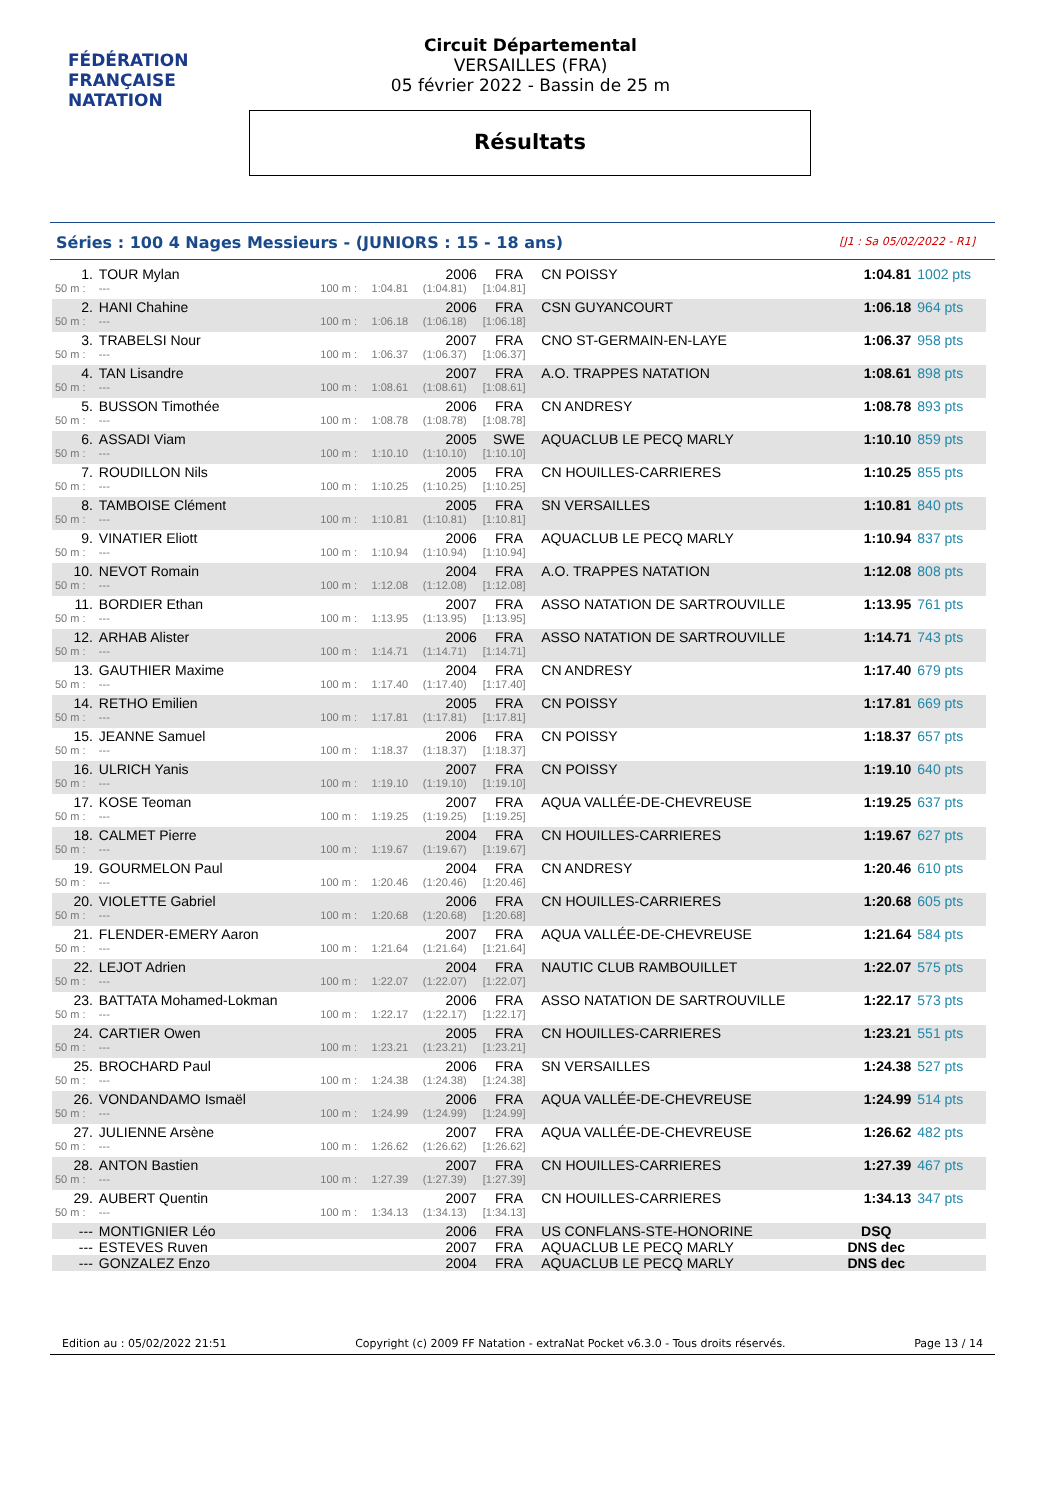FÉDÉRATION FRANÇAISE
NATATION
Circuit Départemental
VERSAILLES (FRA)
05 février 2022 - Bassin de 25 m
Résultats
Séries : 100 4 Nages Messieurs - (JUNIORS : 15 - 18 ans) [J1 : Sa 05/02/2022 - R1]
| 1. | TOUR Mylan | | | 2006 | FRA | CN POISSY | 1:04.81 | 1002 pts |
| 50 m : | --- | 100 m : | 1:04.81 | (1:04.81) | [1:04.81] | | | |
| 2. | HANI Chahine | | | 2006 | FRA | CSN GUYANCOURT | 1:06.18 | 964 pts |
| 50 m : | --- | 100 m : | 1:06.18 | (1:06.18) | [1:06.18] | | | |
| 3. | TRABELSI Nour | | | 2007 | FRA | CNO ST-GERMAIN-EN-LAYE | 1:06.37 | 958 pts |
| 50 m : | --- | 100 m : | 1:06.37 | (1:06.37) | [1:06.37] | | | |
| 4. | TAN Lisandre | | | 2007 | FRA | A.O. TRAPPES NATATION | 1:08.61 | 898 pts |
| 50 m : | --- | 100 m : | 1:08.61 | (1:08.61) | [1:08.61] | | | |
| 5. | BUSSON Timothée | | | 2006 | FRA | CN ANDRESY | 1:08.78 | 893 pts |
| 50 m : | --- | 100 m : | 1:08.78 | (1:08.78) | [1:08.78] | | | |
| 6. | ASSADI Viam | | | 2005 | SWE | AQUACLUB LE PECQ MARLY | 1:10.10 | 859 pts |
| 50 m : | --- | 100 m : | 1:10.10 | (1:10.10) | [1:10.10] | | | |
| 7. | ROUDILLON Nils | | | 2005 | FRA | CN HOUILLES-CARRIERES | 1:10.25 | 855 pts |
| 50 m : | --- | 100 m : | 1:10.25 | (1:10.25) | [1:10.25] | | | |
| 8. | TAMBOISE Clément | | | 2005 | FRA | SN VERSAILLES | 1:10.81 | 840 pts |
| 50 m : | --- | 100 m : | 1:10.81 | (1:10.81) | [1:10.81] | | | |
| 9. | VINATIER Eliott | | | 2006 | FRA | AQUACLUB LE PECQ MARLY | 1:10.94 | 837 pts |
| 50 m : | --- | 100 m : | 1:10.94 | (1:10.94) | [1:10.94] | | | |
| 10. | NEVOT Romain | | | 2004 | FRA | A.O. TRAPPES NATATION | 1:12.08 | 808 pts |
| 50 m : | --- | 100 m : | 1:12.08 | (1:12.08) | [1:12.08] | | | |
| 11. | BORDIER Ethan | | | 2007 | FRA | ASSO NATATION DE SARTROUVILLE | 1:13.95 | 761 pts |
| 50 m : | --- | 100 m : | 1:13.95 | (1:13.95) | [1:13.95] | | | |
| 12. | ARHAB Alister | | | 2006 | FRA | ASSO NATATION DE SARTROUVILLE | 1:14.71 | 743 pts |
| 50 m : | --- | 100 m : | 1:14.71 | (1:14.71) | [1:14.71] | | | |
| 13. | GAUTHIER Maxime | | | 2004 | FRA | CN ANDRESY | 1:17.40 | 679 pts |
| 50 m : | --- | 100 m : | 1:17.40 | (1:17.40) | [1:17.40] | | | |
| 14. | RETHO Emilien | | | 2005 | FRA | CN POISSY | 1:17.81 | 669 pts |
| 50 m : | --- | 100 m : | 1:17.81 | (1:17.81) | [1:17.81] | | | |
| 15. | JEANNE Samuel | | | 2006 | FRA | CN POISSY | 1:18.37 | 657 pts |
| 50 m : | --- | 100 m : | 1:18.37 | (1:18.37) | [1:18.37] | | | |
| 16. | ULRICH Yanis | | | 2007 | FRA | CN POISSY | 1:19.10 | 640 pts |
| 50 m : | --- | 100 m : | 1:19.10 | (1:19.10) | [1:19.10] | | | |
| 17. | KOSE Teoman | | | 2007 | FRA | AQUA VALLÉE-DE-CHEVREUSE | 1:19.25 | 637 pts |
| 50 m : | --- | 100 m : | 1:19.25 | (1:19.25) | [1:19.25] | | | |
| 18. | CALMET Pierre | | | 2004 | FRA | CN HOUILLES-CARRIERES | 1:19.67 | 627 pts |
| 50 m : | --- | 100 m : | 1:19.67 | (1:19.67) | [1:19.67] | | | |
| 19. | GOURMELON Paul | | | 2004 | FRA | CN ANDRESY | 1:20.46 | 610 pts |
| 50 m : | --- | 100 m : | 1:20.46 | (1:20.46) | [1:20.46] | | | |
| 20. | VIOLETTE Gabriel | | | 2006 | FRA | CN HOUILLES-CARRIERES | 1:20.68 | 605 pts |
| 50 m : | --- | 100 m : | 1:20.68 | (1:20.68) | [1:20.68] | | | |
| 21. | FLENDER-EMERY Aaron | | | 2007 | FRA | AQUA VALLÉE-DE-CHEVREUSE | 1:21.64 | 584 pts |
| 50 m : | --- | 100 m : | 1:21.64 | (1:21.64) | [1:21.64] | | | |
| 22. | LEJOT Adrien | | | 2004 | FRA | NAUTIC CLUB RAMBOUILLET | 1:22.07 | 575 pts |
| 50 m : | --- | 100 m : | 1:22.07 | (1:22.07) | [1:22.07] | | | |
| 23. | BATTATA Mohamed-Lokman | | | 2006 | FRA | ASSO NATATION DE SARTROUVILLE | 1:22.17 | 573 pts |
| 50 m : | --- | 100 m : | 1:22.17 | (1:22.17) | [1:22.17] | | | |
| 24. | CARTIER Owen | | | 2005 | FRA | CN HOUILLES-CARRIERES | 1:23.21 | 551 pts |
| 50 m : | --- | 100 m : | 1:23.21 | (1:23.21) | [1:23.21] | | | |
| 25. | BROCHARD Paul | | | 2006 | FRA | SN VERSAILLES | 1:24.38 | 527 pts |
| 50 m : | --- | 100 m : | 1:24.38 | (1:24.38) | [1:24.38] | | | |
| 26. | VONDANDAMO Ismaël | | | 2006 | FRA | AQUA VALLÉE-DE-CHEVREUSE | 1:24.99 | 514 pts |
| 50 m : | --- | 100 m : | 1:24.99 | (1:24.99) | [1:24.99] | | | |
| 27. | JULIENNE Arsène | | | 2007 | FRA | AQUA VALLÉE-DE-CHEVREUSE | 1:26.62 | 482 pts |
| 50 m : | --- | 100 m : | 1:26.62 | (1:26.62) | [1:26.62] | | | |
| 28. | ANTON Bastien | | | 2007 | FRA | CN HOUILLES-CARRIERES | 1:27.39 | 467 pts |
| 50 m : | --- | 100 m : | 1:27.39 | (1:27.39) | [1:27.39] | | | |
| 29. | AUBERT Quentin | | | 2007 | FRA | CN HOUILLES-CARRIERES | 1:34.13 | 347 pts |
| 50 m : | --- | 100 m : | 1:34.13 | (1:34.13) | [1:34.13] | | | |
| --- | MONTIGNIER Léo | | | 2006 | FRA | US CONFLANS-STE-HONORINE | DSQ | |
| --- | ESTEVES Ruven | | | 2007 | FRA | AQUACLUB LE PECQ MARLY | DNS dec | |
| --- | GONZALEZ Enzo | | | 2004 | FRA | AQUACLUB LE PECQ MARLY | DNS dec | |
Edition au : 05/02/2022 21:51 Copyright (c) 2009 FF Natation - extraNat Pocket v6.3.0 - Tous droits réservés. Page 13 / 14